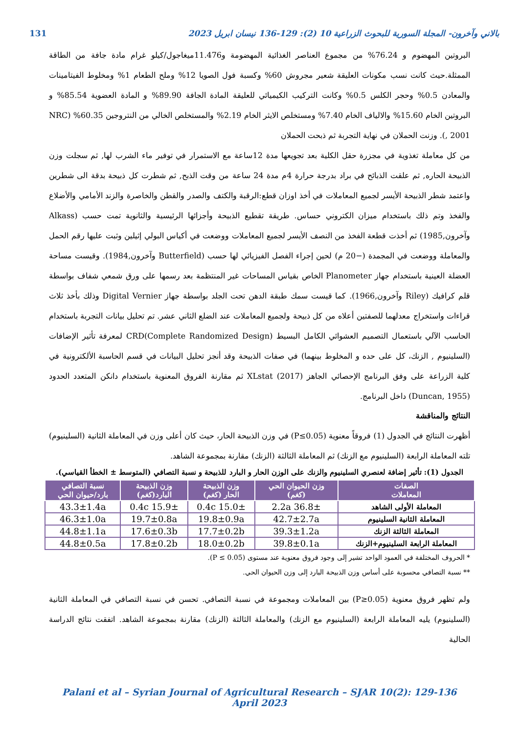بالاني وآخرون- المجلة السورية للبحوث الزراعية 10 (2): 129-136 نيسان ابريل 2023 131
البروتين المهضوم و 76.24% من مجموع العناصر الغذائية المهضومة و11.476ميغاجول/كيلو غرام مادة جافة من الطاقة الممثلة.حيث كانت نسب مكونات العليقة شعير مجروش 60% وكسبة فول الصويا 12% وملح الطعام 1% ومخلوط الفيتامينات والمعادن 0.5% وحجر الكلس 0.5% وكانت التركيب الكيميائي للعليقة المادة الجافة 89.90% و المادة العضوية 85.54% و البروتين الخام 15.60% والالياف الخام 7.40% ومستخلص الايثر الخام 2.19% والمستخلص الخالي من النتروجين 60.35% (NRC , 2001). وزنت الحملان في نهاية التجربة ثم ذبحت الحملان
من كل معاملة تغذوية في مجزرة حقل الكلية بعد تجويعها مدة 12ساعة مع الاستمرار في توفير ماء الشرب لها, ثم سجلت وزن الذبيحة الحاره, ثم علقت الذبائح في براد بدرجة حرارة 4م مدة 24 ساعة من وقت الذبح, ثم شطرت كل ذبيحة بدقة الى شطرين واعتمد شطر الذبيحة الأيسر لجميع المعاملات في أخذ اوزان قطع:الرقبة والكتف والصدر والقطن والخاصرة والزند الأمامي والأضلاع والفخذ وتم ذلك باستخدام ميزان الكتروني حساس. طريقة تقطيع الذبيحة وأجزائها الرئيسية والثانوية تمت حسب (Alkass وآخرون,1985) ثم أخذت قطعة الفخذ من النصف الأيسر لجميع المعاملات ووضعت في أكياس البولي إثيلين وثبت عليها رقم الحمل والمعاملة ووضعت في المجمدة (−20 م) لحين إجراء الفصل الفيزيائي لها حسب (Butterfield وآخرون,1984). وقيست مساحة العضلة العينية باستخدام جهاز Planometer الخاص بقياس المساحات غير المنتظمة بعد رسمها على ورق شمعي شفاف بواسطة قلم كرافيك (Riley وآخرون,1966). كما قيست سمك طبقة الدهن تحت الجلد بواسطة جهاز Digital Vernier وذلك بأخذ ثلاث قراءات واستخراج معدلهما للصفتين أعلاه من كل ذبيحة ولجميع المعاملات عند الضلع الثاني عشر. تم تحليل بيانات التجربة باستخدام الحاسب الآلي باستعمال التصميم العشوائي الكامل البسيط CRD(Complete Randomized Design) لمعرفة تأثير الإضافات (السلينيوم , الزنك، كل على حده و المخلوط بينهما) في صفات الذبيحة وقد أنجز تحليل البيانات في قسم الحاسبة الألكترونية في كلية الزراعة على وفق البرنامج الإحصائي الجاهز XLstat (2017) ثم مقارنة الفروق المعنوية باستخدام دانكن المتعدد الحدود (Duncan, 1955) داخل البرنامج.
النتائج والمناقشة
أظهرت النتائج في الجدول (1) فروقاً معنوية (P≤0.05) في وزن الذبيحة الحار، حيث كان أعلى وزن في المعاملة الثانية (السلينيوم) تلته المعاملة الرابعة (السلينيوم مع الزنك) ثم المعاملة الثالثة (الزنك) مقارنة بمجموعة الشاهد.
الجدول (1): تأثير إضافة لعنصري السلينيوم والزنك على الوزن الحار و البارد للذبيحة و نسبة التصافي (المتوسط ± الخطأ القياسي).
| الصفات المعاملات | وزن الحيوان الحي (كغم) | وزن الذبيحة الحار (كغم) | وزن الذبيحة البارد(كغم) | نسبة التصافي بارد/حيوان الحي |
| --- | --- | --- | --- | --- |
| المعاملة الأولى الشاهد | 36.8± 2.2a | 15.0± 0.4c | 15.9± 0.4c | 43.3±1.4a |
| المعاملة الثانية السلينيوم | 42.7±2.7a | 19.8±0.9a | 19.7±0.8a | 46.3±1.0a |
| المعاملة الثالثة الزنك | 39.3±1.2a | 17.7±0.2b | 17.6±0.3b | 44.8±1.1a |
| المعاملة الرابعة السلينيوم+الزنك | 39.8±0.1a | 18.0±0.2b | 17.8±0.2b | 44.8±0.5a |
* الحروف المختلفة في العمود الواحد تشير إلى وجود فروق معنوية عند مستوى (P ≤ 0.05).
** نسبة التصافي محسوبة على أساس وزن الذبيحة البارد إلى وزن الحيوان الحي.
ولم تظهر فروق معنوية (P≥0.05) بين المعاملات ومجموعة في نسبة التصافي. تحسن في نسبة التصافي في المعاملة الثانية (السلينيوم) يليه المعاملة الرابعة (السلينيوم مع الزنك) والمعاملة الثالثة (الزنك) مقارنة بمجموعة الشاهد. اتفقت نتائج الدراسة الحالية
Palani et al – Syrian Journal of Agricultural Research – SJAR 10(2): 129-136 April 2023